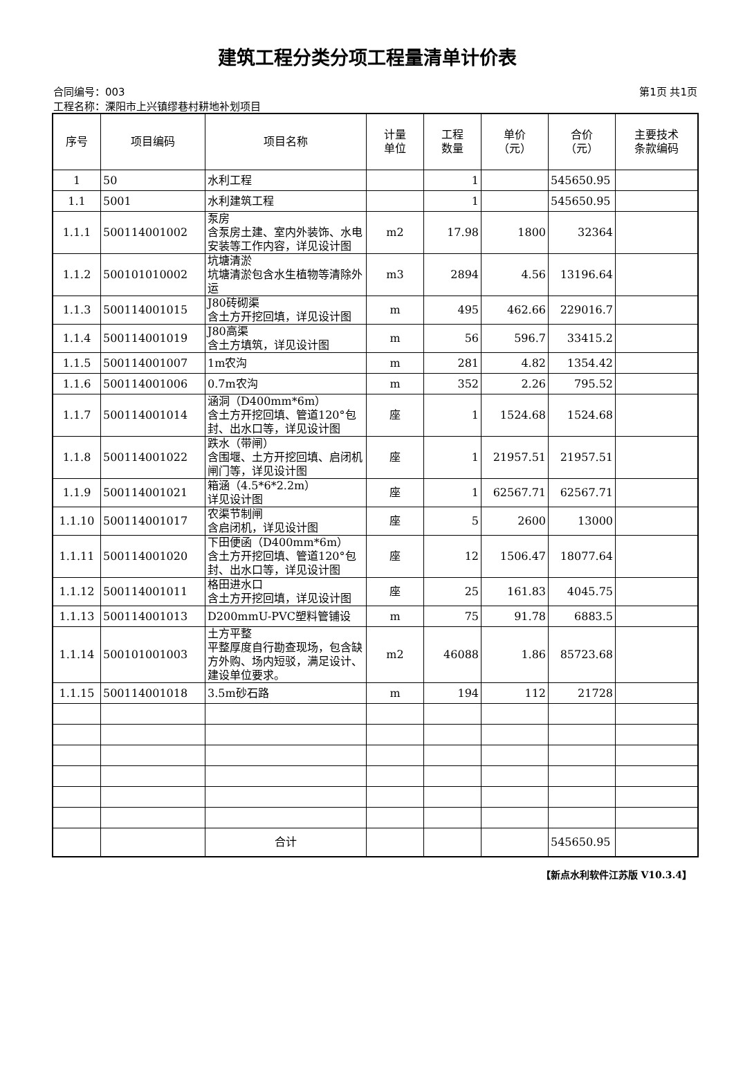建筑工程分类分项工程量清单计价表
合同编号：003 第1页 共1页
工程名称：溧阳市上兴镇缪巷村耕地补划项目
| 序号 | 项目编码 | 项目名称 | 计量 单位 | 工程 数量 | 单价 （元） | 合价 （元） | 主要技术 条款编码 |
| --- | --- | --- | --- | --- | --- | --- | --- |
| 1 | 50 | 水利工程 | | 1 | | 545650.95 | |
| 1.1 | 5001 | 水利建筑工程 | | 1 | | 545650.95 | |
| 1.1.1 | 500114001002 | 泵房 含泵房土建、室内外装饰、水电安装等工作内容，详见设计图 | m2 | 17.98 | 1800 | 32364 | |
| 1.1.2 | 500101010002 | 坑塘清淤 坑塘清淤包含水生植物等清除外运 | m3 | 2894 | 4.56 | 13196.64 | |
| 1.1.3 | 500114001015 | J80砖砌渠 含土方开挖回填，详见设计图 | m | 495 | 462.66 | 229016.7 | |
| 1.1.4 | 500114001019 | J80高渠 含土方填筑，详见设计图 | m | 56 | 596.7 | 33415.2 | |
| 1.1.5 | 500114001007 | 1m农沟 | m | 281 | 4.82 | 1354.42 | |
| 1.1.6 | 500114001006 | 0.7m农沟 | m | 352 | 2.26 | 795.52 | |
| 1.1.7 | 500114001014 | 涵洞（D400mm*6m） 含土方开挖回填、管道120°包封、出水口等，详见设计图 | 座 | 1 | 1524.68 | 1524.68 | |
| 1.1.8 | 500114001022 | 跌水（带闸） 含围堰、土方开挖回填、启闭机闸门等，详见设计图 | 座 | 1 | 21957.51 | 21957.51 | |
| 1.1.9 | 500114001021 | 箱涵（4.5*6*2.2m） 详见设计图 | 座 | 1 | 62567.71 | 62567.71 | |
| 1.1.10 | 500114001017 | 农渠节制闸 含启闭机，详见设计图 | 座 | 5 | 2600 | 13000 | |
| 1.1.11 | 500114001020 | 下田便函（D400mm*6m） 含土方开挖回填、管道120°包封、出水口等，详见设计图 | 座 | 12 | 1506.47 | 18077.64 | |
| 1.1.12 | 500114001011 | 格田进水口 含土方开挖回填，详见设计图 | 座 | 25 | 161.83 | 4045.75 | |
| 1.1.13 | 500114001013 | D200mmU-PVC塑料管铺设 | m | 75 | 91.78 | 6883.5 | |
| 1.1.14 | 500101001003 | 土方平整 平整厚度自行勘查现场，包含缺方外购、场内短驳，满足设计、建设单位要求。 | m2 | 46088 | 1.86 | 85723.68 | |
| 1.1.15 | 500114001018 | 3.5m砂石路 | m | 194 | 112 | 21728 | |
| | | 合计 | | | | 545650.95 | |
【新点水利软件江苏版 V10.3.4】